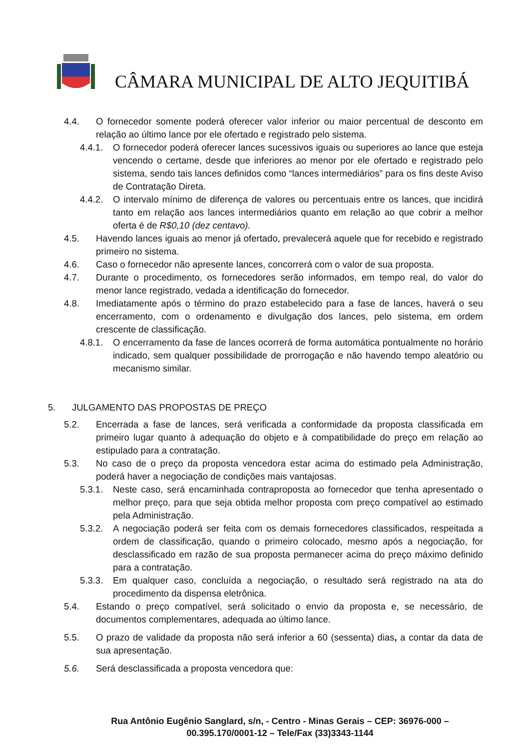CÂMARA MUNICIPAL DE ALTO JEQUITIBÁ
4.4. O fornecedor somente poderá oferecer valor inferior ou maior percentual de desconto em relação ao último lance por ele ofertado e registrado pelo sistema.
4.4.1. O fornecedor poderá oferecer lances sucessivos iguais ou superiores ao lance que esteja vencendo o certame, desde que inferiores ao menor por ele ofertado e registrado pelo sistema, sendo tais lances definidos como “lances intermediários” para os fins deste Aviso de Contratação Direta.
4.4.2. O intervalo mínimo de diferença de valores ou percentuais entre os lances, que incidirá tanto em relação aos lances intermediários quanto em relação ao que cobrir a melhor oferta é de R$0,10 (dez centavo).
4.5. Havendo lances iguais ao menor já ofertado, prevalecerá aquele que for recebido e registrado primeiro no sistema.
4.6. Caso o fornecedor não apresente lances, concorrerá com o valor de sua proposta.
4.7. Durante o procedimento, os fornecedores serão informados, em tempo real, do valor do menor lance registrado, vedada a identificação do fornecedor.
4.8. Imediatamente após o término do prazo estabelecido para a fase de lances, haverá o seu encerramento, com o ordenamento e divulgação dos lances, pelo sistema, em ordem crescente de classificação.
4.8.1. O encerramento da fase de lances ocorrerá de forma automática pontualmente no horário indicado, sem qualquer possibilidade de prorrogação e não havendo tempo aleatório ou mecanismo similar.
5. JULGAMENTO DAS PROPOSTAS DE PREÇO
5.2. Encerrada a fase de lances, será verificada a conformidade da proposta classificada em primeiro lugar quanto à adequação do objeto e à compatibilidade do preço em relação ao estipulado para a contratação.
5.3. No caso de o preço da proposta vencedora estar acima do estimado pela Administração, poderá haver a negociação de condições mais vantajosas.
5.3.1. Neste caso, será encaminhada contraproposta ao fornecedor que tenha apresentado o melhor preço, para que seja obtida melhor proposta com preço compatível ao estimado pela Administração.
5.3.2. A negociação poderá ser feita com os demais fornecedores classificados, respeitada a ordem de classificação, quando o primeiro colocado, mesmo após a negociação, for desclassificado em razão de sua proposta permanecer acima do preço máximo definido para a contratação.
5.3.3. Em qualquer caso, concluída a negociação, o resultado será registrado na ata do procedimento da dispensa eletrônica.
5.4. Estando o preço compatível, será solicitado o envio da proposta e, se necessário, de documentos complementares, adequada ao último lance.
5.5. O prazo de validade da proposta não será inferior a 60 (sessenta) dias, a contar da data de sua apresentação.
5.6. Será desclassificada a proposta vencedora que:
Rua Antônio Eugênio Sanglard, s/n, - Centro - Minas Gerais – CEP: 36976-000 –
00.395.170/0001-12 – Tele/Fax (33)3343-1144